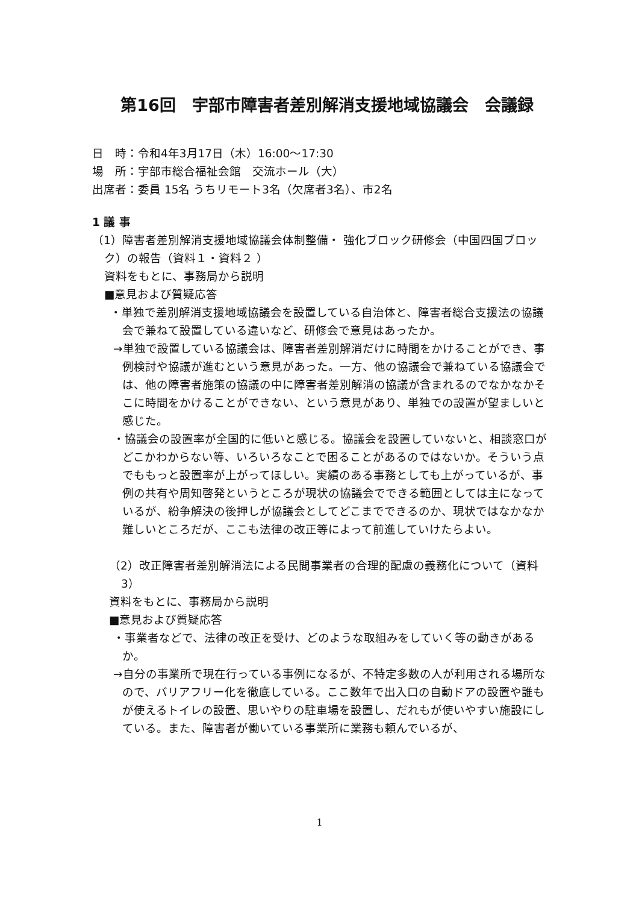第16回　宇部市障害者差別解消支援地域協議会　会議録
日　時：令和4年3月17日（木）16:00～17:30
場　所：宇部市総合福祉会館　交流ホール（大）
出席者：委員 15名 うちリモート3名（欠席者3名）、市2名
1 議 事
（1）障害者差別解消支援地域協議会体制整備・ 強化ブロック研修会（中国四国ブロック）の報告（資料１・資料２ ）
資料をもとに、事務局から説明
■意見および質疑応答
・単独で差別解消支援地域協議会を設置している自治体と、障害者総合支援法の協議会で兼ねて設置している違いなど、研修会で意見はあったか。
→単独で設置している協議会は、障害者差別解消だけに時間をかけることができ、事例検討や協議が進むという意見があった。一方、他の協議会で兼ねている協議会では、他の障害者施策の協議の中に障害者差別解消の協議が含まれるのでなかなかそこに時間をかけることができない、という意見があり、単独での設置が望ましいと感じた。
・協議会の設置率が全国的に低いと感じる。協議会を設置していないと、相談窓口がどこかわからない等、いろいろなことで困ることがあるのではないか。そういう点でももっと設置率が上がってほしい。実績のある事務としても上がっているが、事例の共有や周知啓発というところが現状の協議会でできる範囲としては主になっているが、紛争解決の後押しが協議会としてどこまでできるのか、現状ではなかなか難しいところだが、ここも法律の改正等によって前進していけたらよい。
（2）改正障害者差別解消法による民間事業者の合理的配慮の義務化について（資料 3）
資料をもとに、事務局から説明
■意見および質疑応答
・事業者などで、法律の改正を受け、どのような取組みをしていく等の動きがあるか。
→自分の事業所で現在行っている事例になるが、不特定多数の人が利用される場所なので、バリアフリー化を徹底している。ここ数年で出入口の自動ドアの設置や誰もが使えるトイレの設置、思いやりの駐車場を設置し、だれもが使いやすい施設にしている。また、障害者が働いている事業所に業務も頼んでいるが、
1